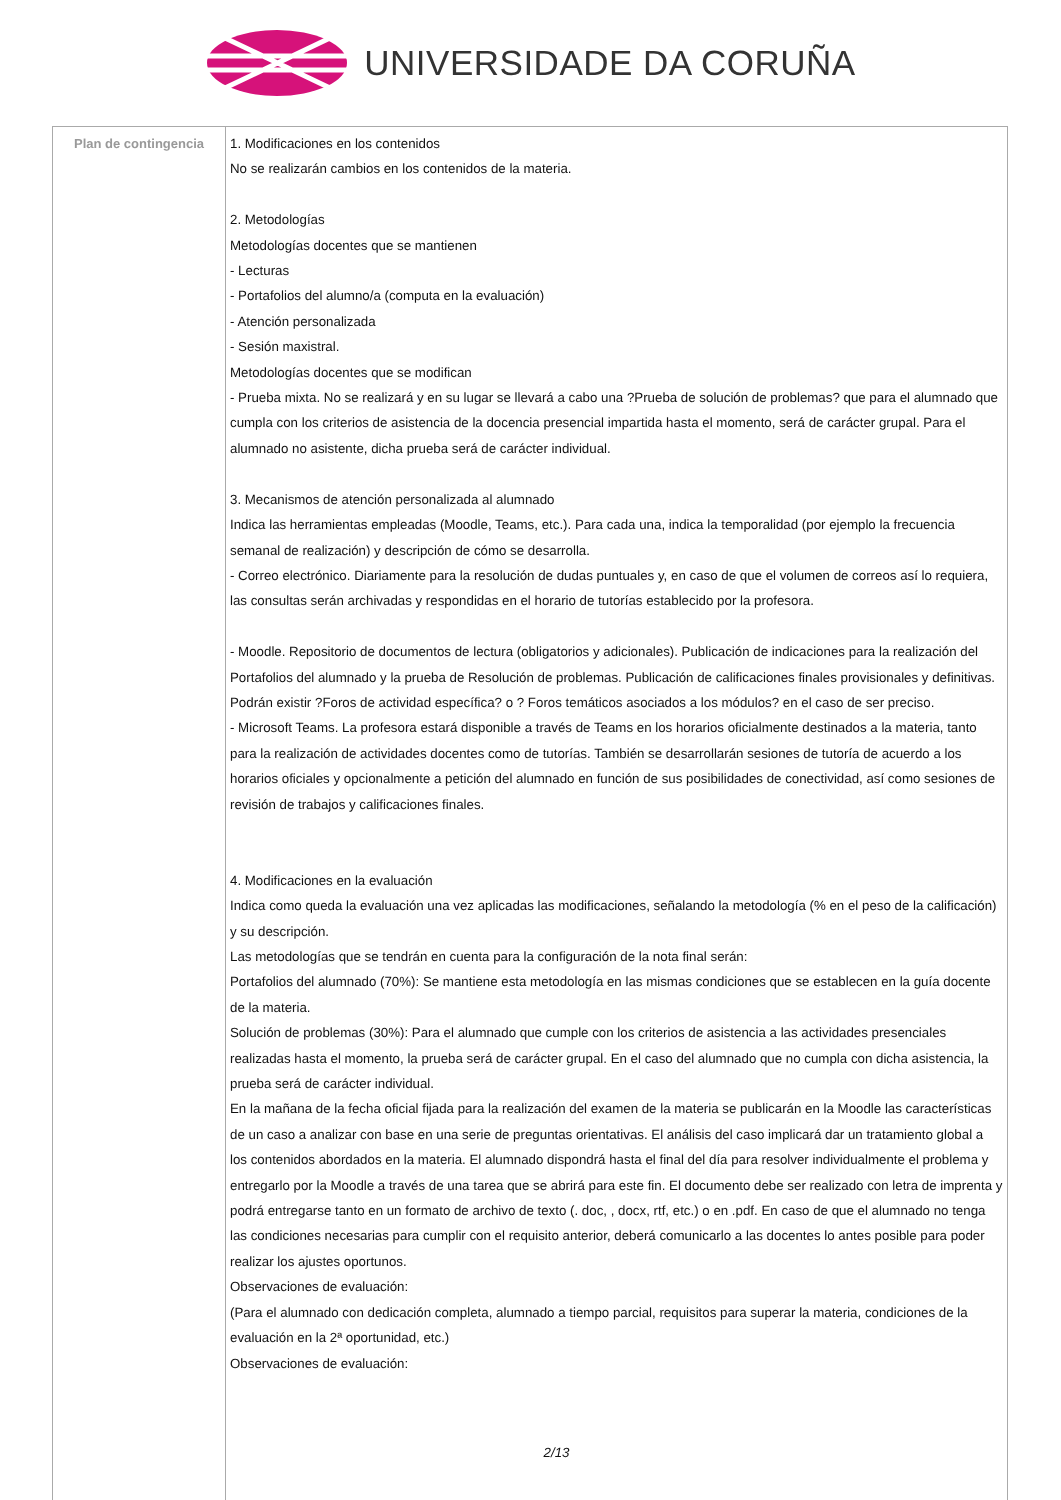UNIVERSIDADE DA CORUÑA
| Plan de contingencia | 1. Modificaciones en los contenidos No se realizarán cambios en los contenidos de la materia. 2. Metodologías Metodologías docentes que se mantienen - Lecturas - Portafolios del alumno/a (computa en la evaluación) - Atención personalizada - Sesión maxistral. Metodologías docentes que se modifican - Prueba mixta. No se realizará y en su lugar se llevará a cabo una ?Prueba de solución de problemas? que para el alumnado que cumpla con los criterios de asistencia de la docencia presencial impartida hasta el momento, será de carácter grupal. Para el alumnado no asistente, dicha prueba será de carácter individual. 3. Mecanismos de atención personalizada al alumnado Indica las herramientas empleadas (Moodle, Teams, etc.). Para cada una, indica la temporalidad (por ejemplo la frecuencia semanal de realización) y descripción de cómo se desarrolla. - Correo electrónico. Diariamente para la resolución de dudas puntuales y, en caso de que el volumen de correos así lo requiera, las consultas serán archivadas y respondidas en el horario de tutorías establecido por la profesora. - Moodle. Repositorio de documentos de lectura (obligatorios y adicionales). Publicación de indicaciones para la realización del Portafolios del alumnado y la prueba de Resolución de problemas. Publicación de calificaciones finales provisionales y definitivas. Podrán existir ?Foros de actividad específica? o ? Foros temáticos asociados a los módulos? en el caso de ser preciso. - Microsoft Teams. La profesora estará disponible a través de Teams en los horarios oficialmente destinados a la materia, tanto para la realización de actividades docentes como de tutorías. También se desarrollarán sesiones de tutoría de acuerdo a los horarios oficiales y opcionalmente a petición del alumnado en función de sus posibilidades de conectividad, así como sesiones de revisión de trabajos y calificaciones finales. 4. Modificaciones en la evaluación Indica como queda la evaluación una vez aplicadas las modificaciones, señalando la metodología (% en el peso de la calificación) y su descripción. Las metodologías que se tendrán en cuenta para la configuración de la nota final serán: Portafolios del alumnado (70%): Se mantiene esta metodología en las mismas condiciones que se establecen en la guía docente de la materia. Solución de problemas (30%): Para el alumnado que cumple con los criterios de asistencia a las actividades presenciales realizadas hasta el momento, la prueba será de carácter grupal. En el caso del alumnado que no cumpla con dicha asistencia, la prueba será de carácter individual. En la mañana de la fecha oficial fijada para la realización del examen de la materia se publicarán en la Moodle las características de un caso a analizar con base en una serie de preguntas orientativas. El análisis del caso implicará dar un tratamiento global a los contenidos abordados en la materia. El alumnado dispondrá hasta el final del día para resolver individualmente el problema y entregarlo por la Moodle a través de una tarea que se abrirá para este fin. El documento debe ser realizado con letra de imprenta y podrá entregarse tanto en un formato de archivo de texto (. doc, , docx, rtf, etc.) o en .pdf. En caso de que el alumnado no tenga las condiciones necesarias para cumplir con el requisito anterior, deberá comunicarlo a las docentes lo antes posible para poder realizar los ajustes oportunos. Observaciones de evaluación: (Para el alumnado con dedicación completa, alumnado a tiempo parcial, requisitos para superar la materia, condiciones de la evaluación en la 2ª oportunidad, etc.) Observaciones de evaluación: 2/13 |